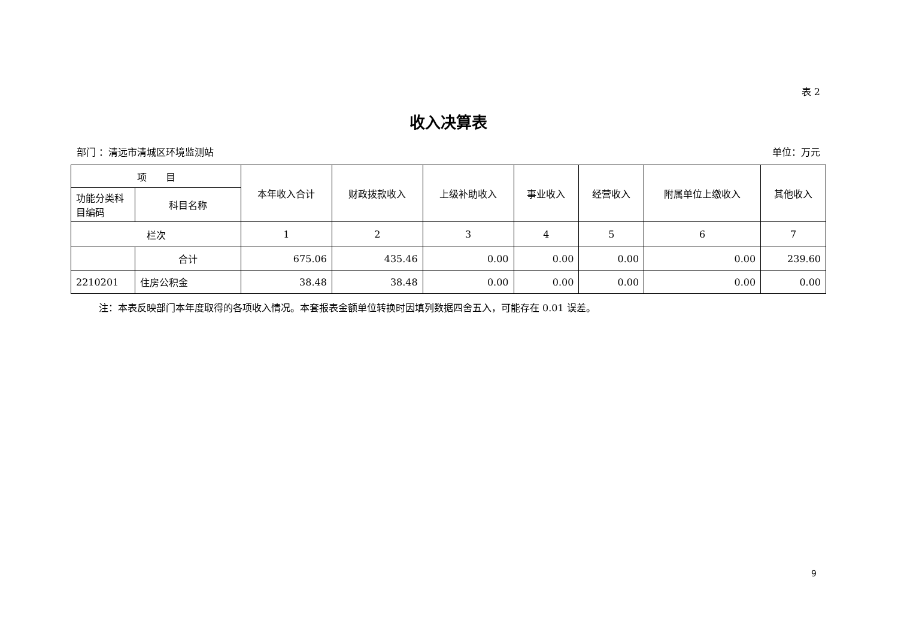表 2
收入决算表
部门 ：清远市清城区环境监测站 单位：万元
| 项 目 | | 本年收入合计 | 财政拨款收入 | 上级补助收入 | 事业收入 | 经营收入 | 附属单位上缴收入 | 其他收入 |
| --- | --- | --- | --- | --- | --- | --- | --- | --- |
| 功能分类科目编码 | 科目名称 | | | | | | | |
| 栏次 | | 1 | 2 | 3 | 4 | 5 | 6 | 7 |
| | 合计 | 675.06 | 435.46 | 0.00 | 0.00 | 0.00 | 0.00 | 239.60 |
| 2210201 | 住房公积金 | 38.48 | 38.48 | 0.00 | 0.00 | 0.00 | 0.00 | 0.00 |
注：本表反映部门本年度取得的各项收入情况。本套报表金额单位转换时因填列数据四舍五入，可能存在 0.01 误差。
9